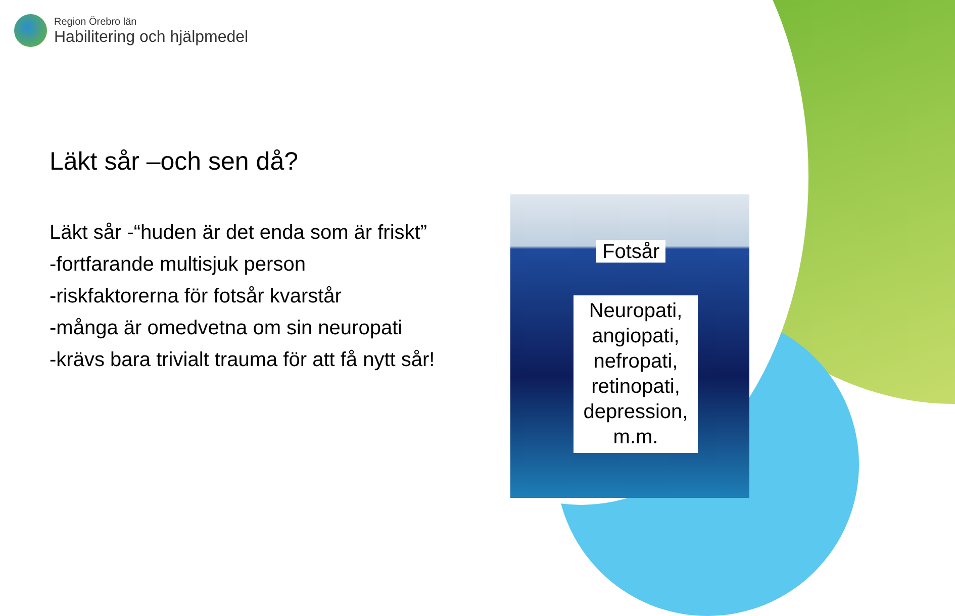Region Örebro län
Habilitering och hjälpmedel
Läkt sår –och sen då?
Läkt sår -“huden är det enda som är friskt”
-fortfarande multisjuk person
-riskfaktorerna för fotsår kvarstår
-många är omedvetna om sin neuropati
-krävs bara trivialt trauma för att få nytt sår!
Fotsår
Neuropati, angiopati, nefropati, retinopati, depression, m.m.